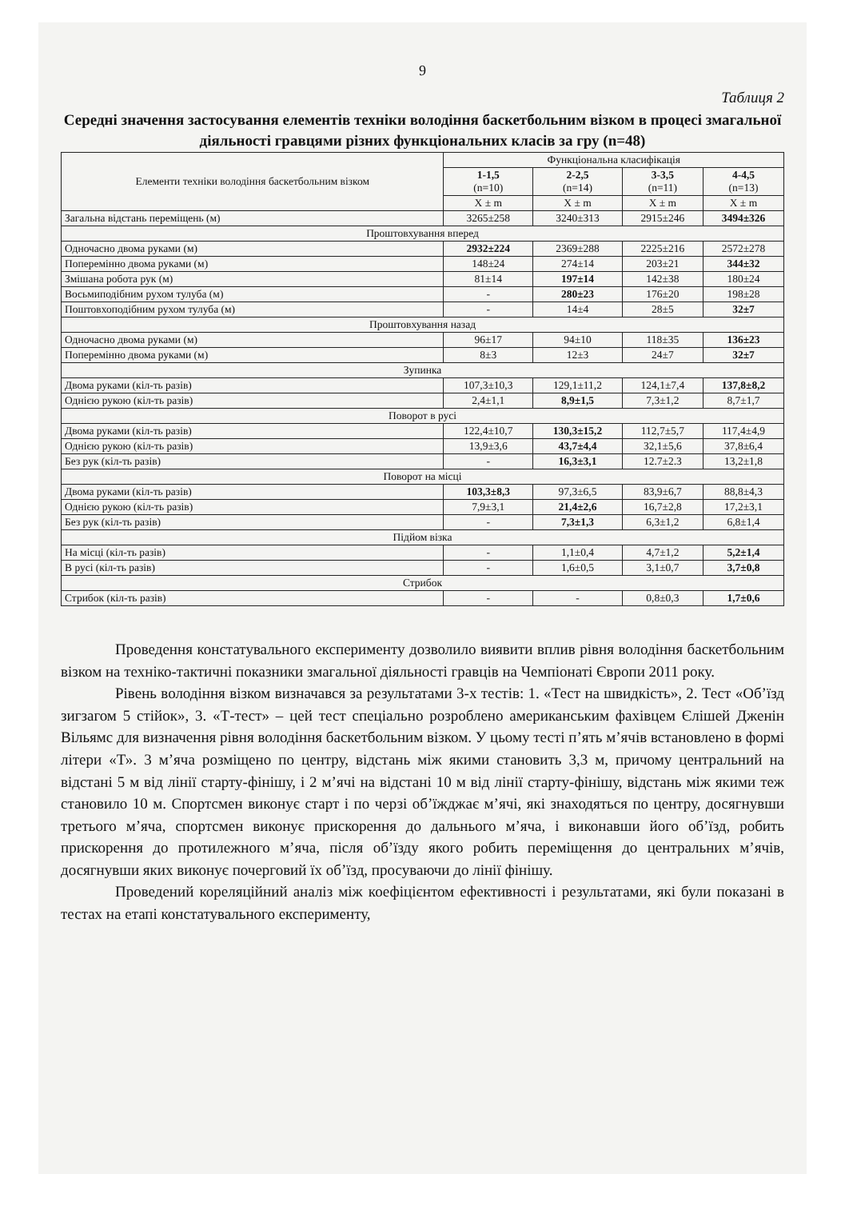9
Таблиця 2
Середні значення застосування елементів техніки володіння баскетбольним візком в процесі змагальної діяльності гравцями різних функціональних класів за гру (n=48)
| Елементи техніки володіння баскетбольним візком | Функціональна класифікація | | | |
| --- | --- | --- | --- | --- |
| | 1-1,5 (n=10) | 2-2,5 (n=14) | 3-3,5 (n=11) | 4-4,5 (n=13) |
| | X ± m | X ± m | X ± m | X ± m |
| Загальна відстань переміщень (м) | 3265±258 | 3240±313 | 2915±246 | 3494±326 |
| Проштовхування вперед | | | | |
| Одночасно двома руками (м) | 2932±224 | 2369±288 | 2225±216 | 2572±278 |
| Поперемінно двома руками (м) | 148±24 | 274±14 | 203±21 | 344±32 |
| Змішана робота рук (м) | 81±14 | 197±14 | 142±38 | 180±24 |
| Восьмиподібним рухом тулуба (м) | - | 280±23 | 176±20 | 198±28 |
| Поштовхоподібним рухом тулуба (м) | - | 14±4 | 28±5 | 32±7 |
| Проштовхування назад | | | | |
| Одночасно двома руками (м) | 96±17 | 94±10 | 118±35 | 136±23 |
| Поперемінно двома руками (м) | 8±3 | 12±3 | 24±7 | 32±7 |
| Зупинка | | | | |
| Двома руками (кіл-ть разів) | 107,3±10,3 | 129,1±11,2 | 124,1±7,4 | 137,8±8,2 |
| Однією рукою (кіл-ть разів) | 2,4±1,1 | 8,9±1,5 | 7,3±1,2 | 8,7±1,7 |
| Поворот в русі | | | | |
| Двома руками (кіл-ть разів) | 122,4±10,7 | 130,3±15,2 | 112,7±5,7 | 117,4±4,9 |
| Однією рукою (кіл-ть разів) | 13,9±3,6 | 43,7±4,4 | 32,1±5,6 | 37,8±6,4 |
| Без рук (кіл-ть разів) | - | 16,3±3,1 | 12.7±2.3 | 13,2±1,8 |
| Поворот на місці | | | | |
| Двома руками (кіл-ть разів) | 103,3±8,3 | 97,3±6,5 | 83,9±6,7 | 88,8±4,3 |
| Однією рукою (кіл-ть разів) | 7,9±3,1 | 21,4±2,6 | 16,7±2,8 | 17,2±3,1 |
| Без рук (кіл-ть разів) | - | 7,3±1,3 | 6,3±1,2 | 6,8±1,4 |
| Підйом візка | | | | |
| На місці (кіл-ть разів) | - | 1,1±0,4 | 4,7±1,2 | 5,2±1,4 |
| В русі (кіл-ть разів) | - | 1,6±0,5 | 3,1±0,7 | 3,7±0,8 |
| Стрибок | | | | |
| Стрибок (кіл-ть разів) | - | - | 0,8±0,3 | 1,7±0,6 |
Проведення констатувального експерименту дозволило виявити вплив рівня володіння баскетбольним візком на техніко-тактичні показники змагальної діяльності гравців на Чемпіонаті Європи 2011 року.
Рівень володіння візком визначався за результатами 3-х тестів: 1. «Тест на швидкість», 2. Тест «Об’їзд зигзагом 5 стійок», 3. «Т-тест» – цей тест спеціально розроблено американським фахівцем Єлішей Дженін Вільямс для визначення рівня володіння баскетбольним візком. У цьому тесті п’ять м’ячів встановлено в формі літери «Т». 3 м’яча розміщено по центру, відстань між якими становить 3,3 м, причому центральний на відстані 5 м від лінії старту-фінішу, і 2 м’ячі на відстані 10 м від лінії старту-фінішу, відстань між якими теж становило 10 м. Спортсмен виконує старт і по черзі об’їжджає м’ячі, які знаходяться по центру, досягнувши третього м’яча, спортсмен виконує прискорення до дальнього м’яча, і виконавши його об’їзд, робить прискорення до протилежного м’яча, після об’їзду якого робить переміщення до центральних м’ячів, досягнувши яких виконує почерговий їх об’їзд, просуваючи до лінії фінішу.
Проведений кореляційний аналіз між коефіцієнтом ефективності і результатами, які були показані в тестах на етапі констатувального експерименту,